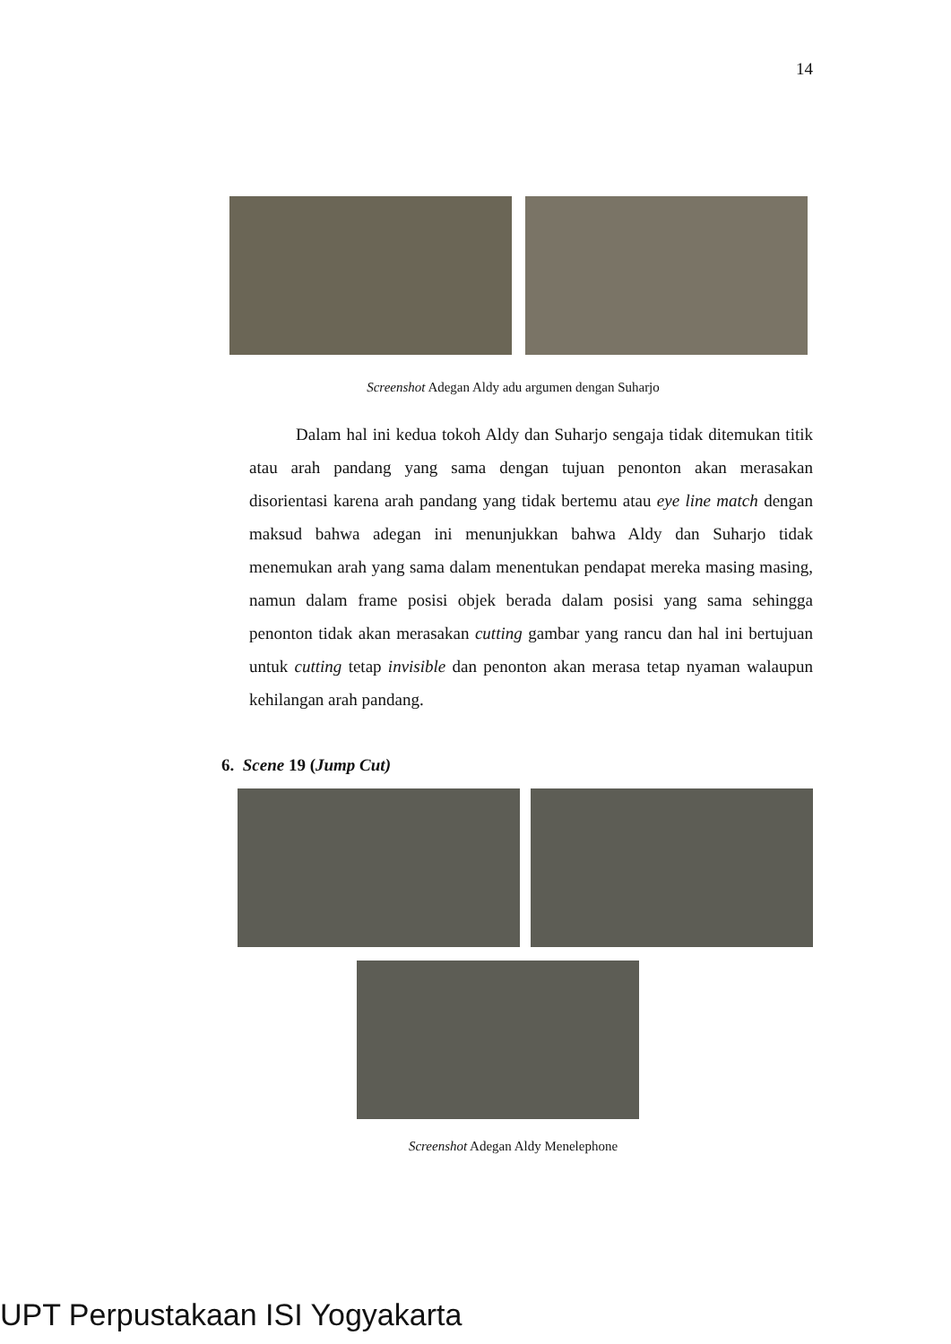14
Screenshot Adegan Aldy adu argumen dengan Suharjo
Dalam hal ini kedua tokoh Aldy dan Suharjo sengaja tidak ditemukan titik atau arah pandang yang sama dengan tujuan penonton akan merasakan disorientasi karena arah pandang yang tidak bertemu atau eye line match dengan maksud bahwa adegan ini menunjukkan bahwa Aldy dan Suharjo tidak menemukan arah yang sama dalam menentukan pendapat mereka masing masing, namun dalam frame posisi objek berada dalam posisi yang sama sehingga penonton tidak akan merasakan cutting gambar yang rancu dan hal ini bertujuan untuk cutting tetap invisible dan penonton akan merasa tetap nyaman walaupun kehilangan arah pandang.
6. Scene 19 (Jump Cut)
Screenshot Adegan Aldy Menelephone
UPT Perpustakaan ISI Yogyakarta